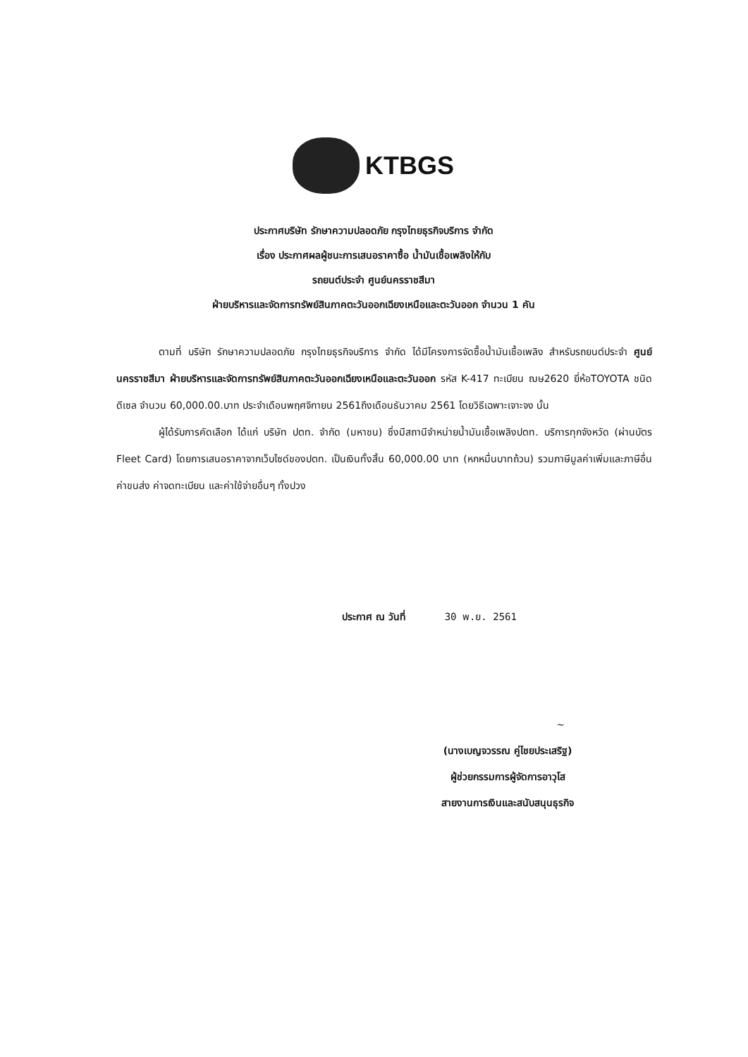KTBGS
ประกาศบริษัท รักษาความปลอดภัย กรุงไทยธุรกิจบริการ จำกัด
เรื่อง ประกาศผลผู้ชนะการเสนอราคาซื้อ น้ำมันเชื้อเพลิงให้กับ
รถยนต์ประจำ ศูนย์นครราชสีมา
ฝ่ายบริหารและจัดการทรัพย์สินภาคตะวันออกเฉียงเหนือและตะวันออก จำนวน 1 คัน
ตามที่ บริษัท รักษาความปลอดภัย กรุงไทยธุรกิจบริการ จำกัด ได้มีโครงการจัดซื้อน้ำมันเชื้อเพลิง สำหรับรถยนต์ประจำ ศูนย์นครราชสีมา ฝ่ายบริหารและจัดการทรัพย์สินภาคตะวันออกเฉียงเหนือและตะวันออก รหัส K-417 ทะเบียน ฌษ2620 ยี่ห้อTOYOTA ชนิด ดีเซล จำนวน 60,000.00.บาท ประจำเดือนพฤศจิกายน 2561ถึงเดือนธันวาคม 2561 โดยวิธีเฉพาะเจาะจง นั้น
ผู้ได้รับการคัดเลือก ได้แก่ บริษัท ปตท. จำกัด (มหาชน) ซึ่งมีสถานีจำหน่ายน้ำมันเชื้อเพลิงปตท. บริการทุกจังหวัด (ผ่านบัตร Fleet Card) โดยการเสนอราคาจากเว็บไซด์ของปตท. เป็นเงินทั้งสิ้น 60,000.00 บาท (หกหมื่นบาทถ้วน) รวมภาษีมูลค่าเพิ่มและภาษีอื่น ค่าขนส่ง ค่าจดทะเบียน และค่าใช้จ่ายอื่นๆ ทั้งปวง
ประกาศ ณ วันที่ 30 พ.ย. 2561
~
(นางเบญจวรรณ คู่ไชยประเสริฐ)
ผู้ช่วยกรรมการผู้จัดการอาวุโส
สายงานการเงินและสนับสนุนธุรกิจ